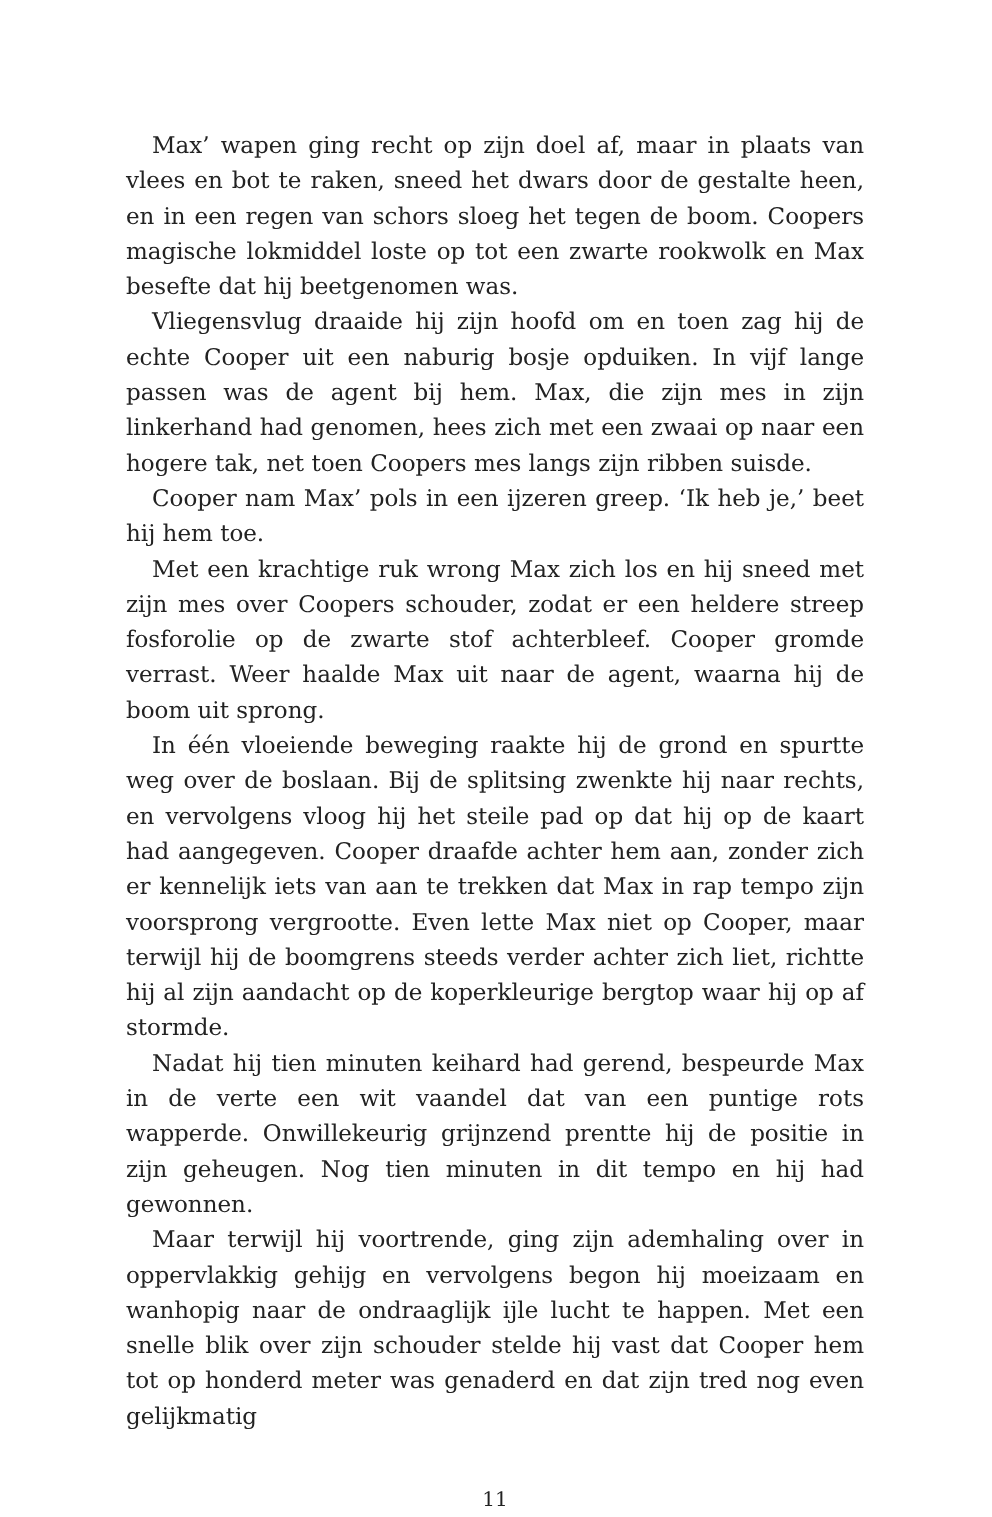Max’ wapen ging recht op zijn doel af, maar in plaats van vlees en bot te raken, sneed het dwars door de gestalte heen, en in een regen van schors sloeg het tegen de boom. Coopers magische lokmiddel loste op tot een zwarte rookwolk en Max besefte dat hij beetgenomen was.
Vliegensvlug draaide hij zijn hoofd om en toen zag hij de echte Cooper uit een naburig bosje opduiken. In vijf lange passen was de agent bij hem. Max, die zijn mes in zijn linkerhand had genomen, hees zich met een zwaai op naar een hogere tak, net toen Coopers mes langs zijn ribben suisde.
Cooper nam Max’ pols in een ijzeren greep. ‘Ik heb je,’ beet hij hem toe.
Met een krachtige ruk wrong Max zich los en hij sneed met zijn mes over Coopers schouder, zodat er een heldere streep fosforolie op de zwarte stof achterbleef. Cooper gromde verrast. Weer haalde Max uit naar de agent, waarna hij de boom uit sprong.
In één vloeiende beweging raakte hij de grond en spurtte weg over de boslaan. Bij de splitsing zwenkte hij naar rechts, en vervolgens vloog hij het steile pad op dat hij op de kaart had aangegeven. Cooper draafde achter hem aan, zonder zich er kennelijk iets van aan te trekken dat Max in rap tempo zijn voorsprong vergrootte. Even lette Max niet op Cooper, maar terwijl hij de boomgrens steeds verder achter zich liet, richtte hij al zijn aandacht op de koperkleurige bergtop waar hij op af stormde.
Nadat hij tien minuten keihard had gerend, bespeurde Max in de verte een wit vaandel dat van een puntige rots wapperde. Onwillekeurig grijnzend prentte hij de positie in zijn geheugen. Nog tien minuten in dit tempo en hij had gewonnen.
Maar terwijl hij voortrende, ging zijn ademhaling over in oppervlakkig gehijg en vervolgens begon hij moeizaam en wanhopig naar de ondraaglijk ijle lucht te happen. Met een snelle blik over zijn schouder stelde hij vast dat Cooper hem tot op honderd meter was genaderd en dat zijn tred nog even gelijkmatig
11